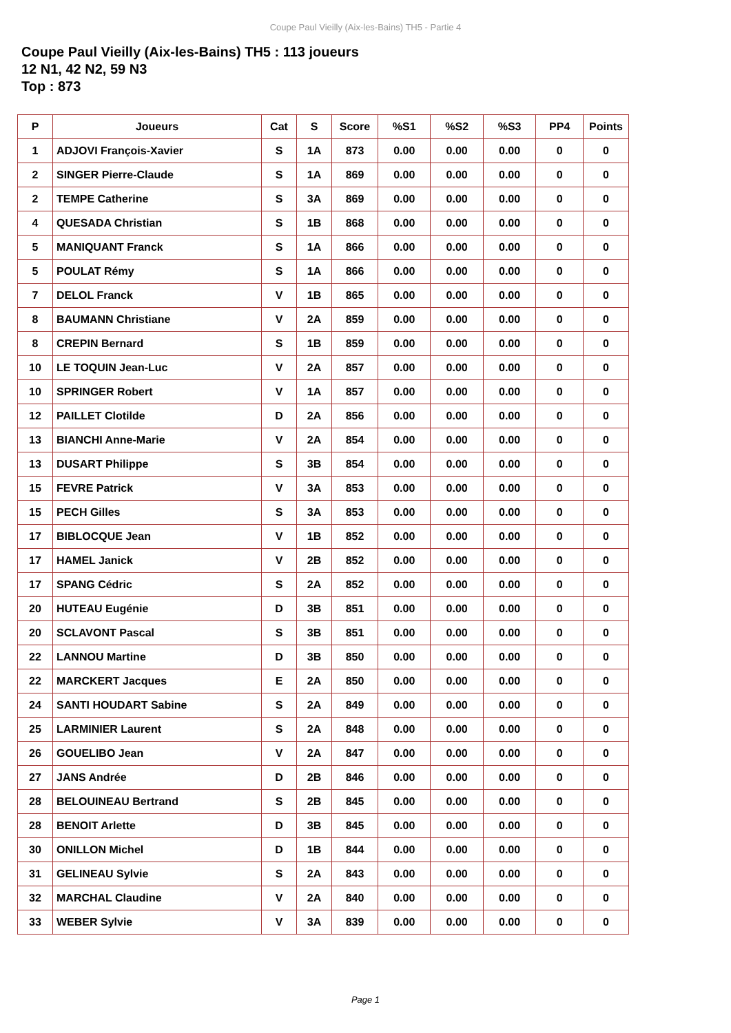Coupe Paul Vieilly (Aix-les-Bains) TH5 - Partie 4
Coupe Paul Vieilly (Aix-les-Bains) TH5 : 113 joueurs
12 N1, 42 N2, 59 N3
Top : 873
| P | Joueurs | Cat | S | Score | %S1 | %S2 | %S3 | PP4 | Points |
| --- | --- | --- | --- | --- | --- | --- | --- | --- | --- |
| 1 | ADJOVI François-Xavier | S | 1A | 873 | 0.00 | 0.00 | 0.00 | 0 | 0 |
| 2 | SINGER Pierre-Claude | S | 1A | 869 | 0.00 | 0.00 | 0.00 | 0 | 0 |
| 2 | TEMPE Catherine | S | 3A | 869 | 0.00 | 0.00 | 0.00 | 0 | 0 |
| 4 | QUESADA Christian | S | 1B | 868 | 0.00 | 0.00 | 0.00 | 0 | 0 |
| 5 | MANIQUANT Franck | S | 1A | 866 | 0.00 | 0.00 | 0.00 | 0 | 0 |
| 5 | POULAT Rémy | S | 1A | 866 | 0.00 | 0.00 | 0.00 | 0 | 0 |
| 7 | DELOL Franck | V | 1B | 865 | 0.00 | 0.00 | 0.00 | 0 | 0 |
| 8 | BAUMANN Christiane | V | 2A | 859 | 0.00 | 0.00 | 0.00 | 0 | 0 |
| 8 | CREPIN Bernard | S | 1B | 859 | 0.00 | 0.00 | 0.00 | 0 | 0 |
| 10 | LE TOQUIN Jean-Luc | V | 2A | 857 | 0.00 | 0.00 | 0.00 | 0 | 0 |
| 10 | SPRINGER Robert | V | 1A | 857 | 0.00 | 0.00 | 0.00 | 0 | 0 |
| 12 | PAILLET Clotilde | D | 2A | 856 | 0.00 | 0.00 | 0.00 | 0 | 0 |
| 13 | BIANCHI Anne-Marie | V | 2A | 854 | 0.00 | 0.00 | 0.00 | 0 | 0 |
| 13 | DUSART Philippe | S | 3B | 854 | 0.00 | 0.00 | 0.00 | 0 | 0 |
| 15 | FEVRE Patrick | V | 3A | 853 | 0.00 | 0.00 | 0.00 | 0 | 0 |
| 15 | PECH Gilles | S | 3A | 853 | 0.00 | 0.00 | 0.00 | 0 | 0 |
| 17 | BIBLOCQUE Jean | V | 1B | 852 | 0.00 | 0.00 | 0.00 | 0 | 0 |
| 17 | HAMEL Janick | V | 2B | 852 | 0.00 | 0.00 | 0.00 | 0 | 0 |
| 17 | SPANG Cédric | S | 2A | 852 | 0.00 | 0.00 | 0.00 | 0 | 0 |
| 20 | HUTEAU Eugénie | D | 3B | 851 | 0.00 | 0.00 | 0.00 | 0 | 0 |
| 20 | SCLAVONT Pascal | S | 3B | 851 | 0.00 | 0.00 | 0.00 | 0 | 0 |
| 22 | LANNOU Martine | D | 3B | 850 | 0.00 | 0.00 | 0.00 | 0 | 0 |
| 22 | MARCKERT Jacques | E | 2A | 850 | 0.00 | 0.00 | 0.00 | 0 | 0 |
| 24 | SANTI HOUDART Sabine | S | 2A | 849 | 0.00 | 0.00 | 0.00 | 0 | 0 |
| 25 | LARMINIER Laurent | S | 2A | 848 | 0.00 | 0.00 | 0.00 | 0 | 0 |
| 26 | GOUELIBO Jean | V | 2A | 847 | 0.00 | 0.00 | 0.00 | 0 | 0 |
| 27 | JANS Andrée | D | 2B | 846 | 0.00 | 0.00 | 0.00 | 0 | 0 |
| 28 | BELOUINEAU Bertrand | S | 2B | 845 | 0.00 | 0.00 | 0.00 | 0 | 0 |
| 28 | BENOIT Arlette | D | 3B | 845 | 0.00 | 0.00 | 0.00 | 0 | 0 |
| 30 | ONILLON Michel | D | 1B | 844 | 0.00 | 0.00 | 0.00 | 0 | 0 |
| 31 | GELINEAU Sylvie | S | 2A | 843 | 0.00 | 0.00 | 0.00 | 0 | 0 |
| 32 | MARCHAL Claudine | V | 2A | 840 | 0.00 | 0.00 | 0.00 | 0 | 0 |
| 33 | WEBER Sylvie | V | 3A | 839 | 0.00 | 0.00 | 0.00 | 0 | 0 |
Page 1